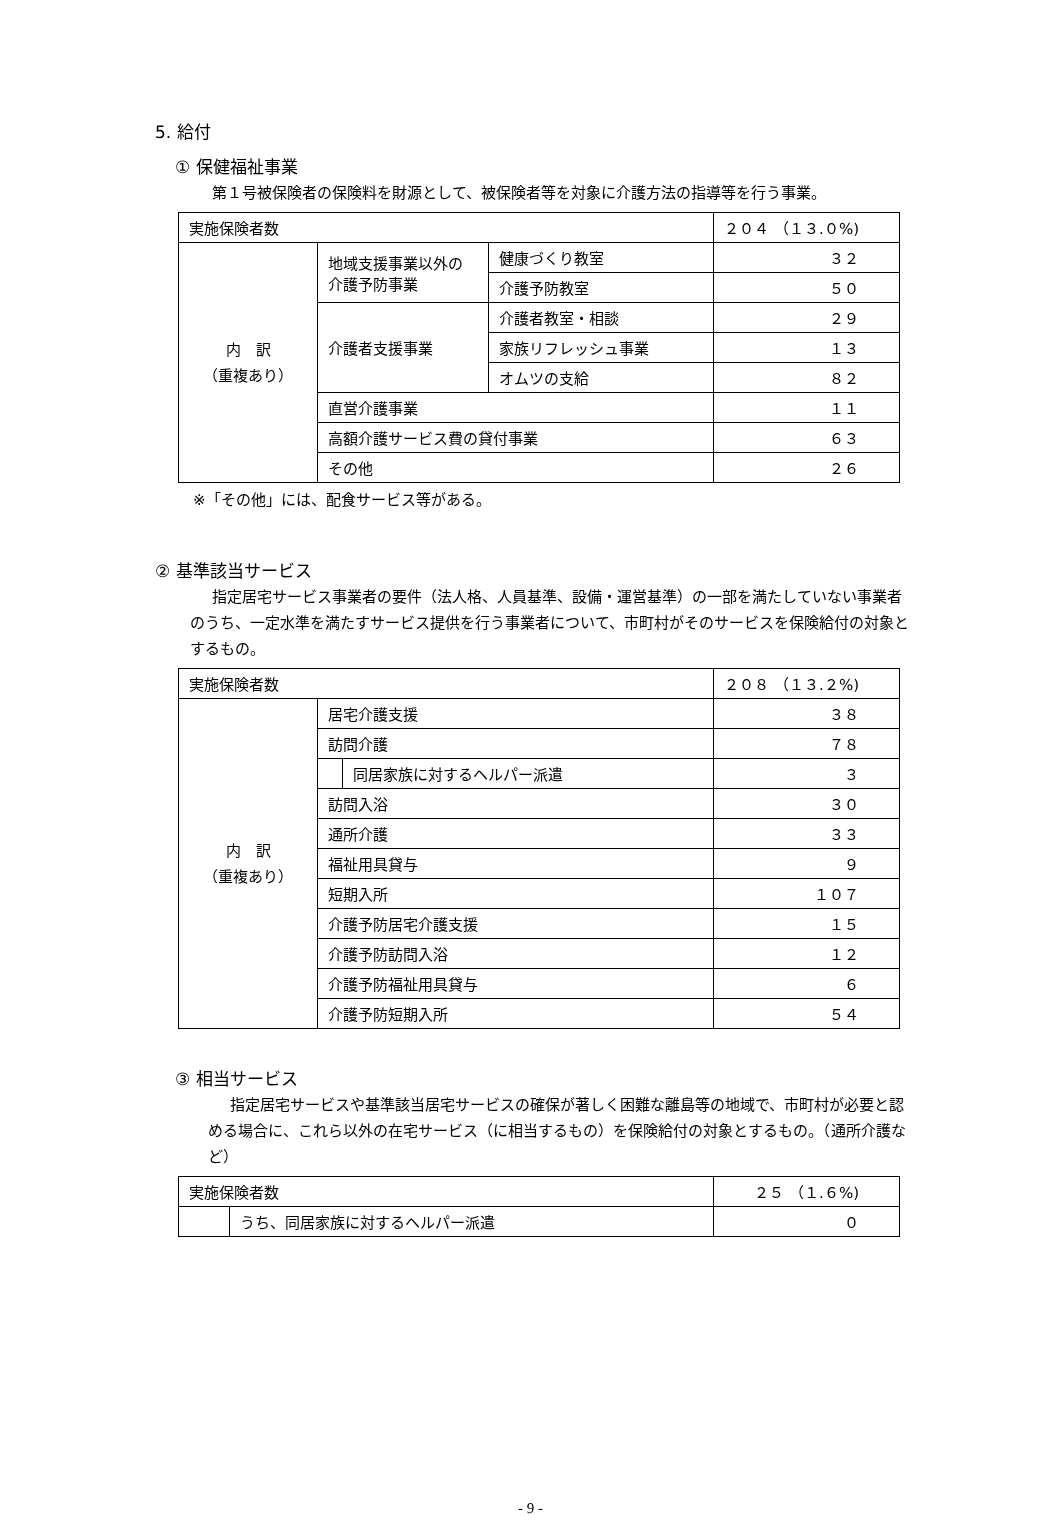5. 給付
① 保健福祉事業
第１号被保険者の保険料を財源として、被保険者等を対象に介護方法の指導等を行う事業。
| 実施保険者数 | | | ２０４ （１３.０%) |
| 内 訳 （重複あり） | 地域支援事業以外の 介護予防事業 | 健康づくり教室 | ３２ |
| | | 介護予防教室 | ５０ |
| | 介護者支援事業 | 介護者教室・相談 | ２９ |
| | | 家族リフレッシュ事業 | １３ |
| | | オムツの支給 | ８２ |
| | 直営介護事業 | | １１ |
| | 高額介護サービス費の貸付事業 | | ６３ |
| | その他 | | ２６ |
※「その他」には、配食サービス等がある。
② 基準該当サービス
指定居宅サービス事業者の要件（法人格、人員基準、設備・運営基準）の一部を満たしていない事業者のうち、一定水準を満たすサービス提供を行う事業者について、市町村がそのサービスを保険給付の対象とするもの。
| 実施保険者数 | | | ２０８ （１３.２%) |
| 内 訳 （重複あり） | 居宅介護支援 | | ３８ |
| | 訪問介護 | | ７８ |
| | | 同居家族に対するヘルパー派遣 | ３ |
| | 訪問入浴 | | ３０ |
| | 通所介護 | | ３３ |
| | 福祉用具貸与 | | ９ |
| | 短期入所 | | １０７ |
| | 介護予防居宅介護支援 | | １５ |
| | 介護予防訪問入浴 | | １２ |
| | 介護予防福祉用具貸与 | | ６ |
| | 介護予防短期入所 | | ５４ |
③ 相当サービス
指定居宅サービスや基準該当居宅サービスの確保が著しく困難な離島等の地域で、市町村が必要と認める場合に、これら以外の在宅サービス（に相当するもの）を保険給付の対象とするもの。（通所介護など）
| 実施保険者数 | | ２５ （１.６%) |
| | うち、同居家族に対するヘルパー派遣 | ０ |
- 9 -